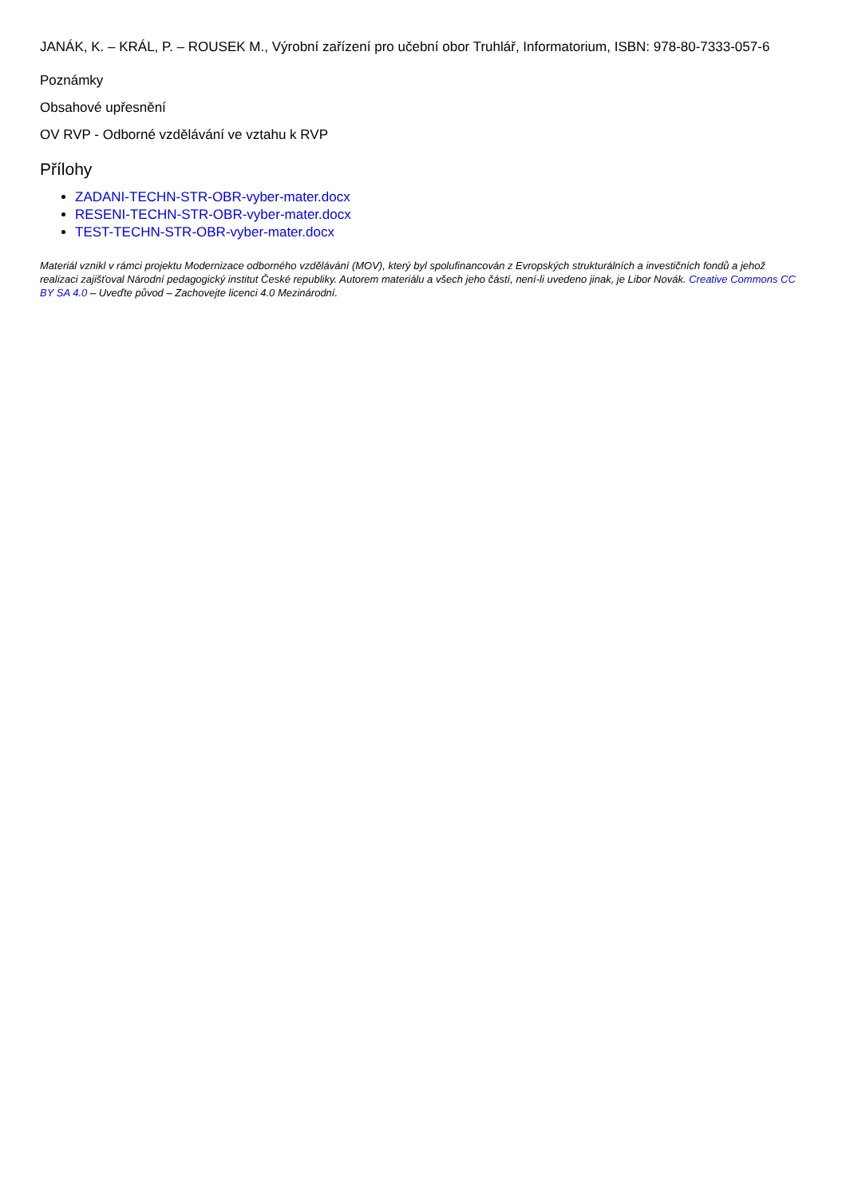JANÁK, K. – KRÁL, P. – ROUSEK M., Výrobní zařízení pro učební obor Truhlář, Informatorium, ISBN: 978-80-7333-057-6
Poznámky
Obsahové upřesnění
OV RVP - Odborné vzdělávání ve vztahu k RVP
Přílohy
ZADANI-TECHN-STR-OBR-vyber-mater.docx
RESENI-TECHN-STR-OBR-vyber-mater.docx
TEST-TECHN-STR-OBR-vyber-mater.docx
Materiál vznikl v rámci projektu Modernizace odborného vzdělávání (MOV), který byl spolufinancován z Evropských strukturálních a investičních fondů a jehož realizaci zajišťoval Národní pedagogický institut České republiky. Autorem materiálu a všech jeho částí, není-li uvedeno jinak, je Libor Novák. Creative Commons CC BY SA 4.0 – Uveďte původ – Zachovejte licenci 4.0 Mezinárodní.